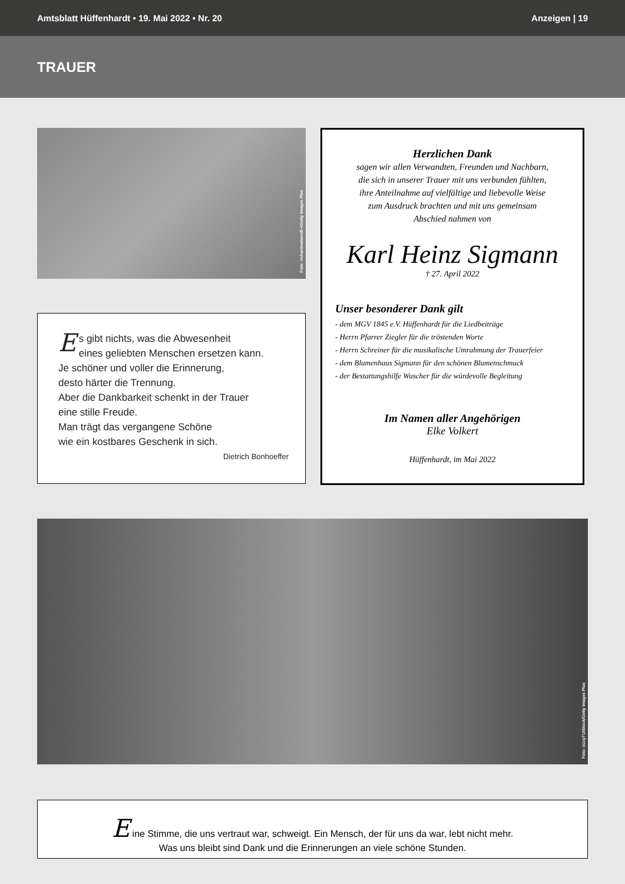Amtsblatt Hüffenhardt • 19. Mai 2022 • Nr. 20 Anzeigen | 19
TRAUER
Foto: richardwatson/E+/Getty Images Plus
Es gibt nichts, was die Abwesenheit
eines geliebten Menschen ersetzen kann.
Je schöner und voller die Erinnerung,
desto härter die Trennung.
Aber die Dankbarkeit schenkt in der Trauer
eine stille Freude.
Man trägt das vergangene Schöne
wie ein kostbares Geschenk in sich.
Dietrich Bonhoeffer
Herzlichen Dank
sagen wir allen Verwandten, Freunden und Nachbarn,
die sich in unserer Trauer mit uns verbunden fühlten,
ihre Anteilnahme auf vielfältige und liebevolle Weise
zum Ausdruck brachten und mit uns gemeinsam
Abschied nahmen von
Karl Heinz Sigmann
† 27. April 2022
Unser besonderer Dank gilt
- dem MGV 1845 e.V. Hüffenhardt für die Liedbeiträge
- Herrn Pfarrer Ziegler für die tröstenden Worte
- Herrn Schreiner für die musikalische Umrahmung der Trauerfeier
- dem Blumenhaus Sigmann für den schönen Blumenschmuck
- der Bestattungshilfe Wuscher für die würdevolle Begleitung
Im Namen aller Angehörigen
Elke Volkert
Hüffenhardt, im Mai 2022
Foto: izzzy71/iStock/Getty Images Plus
Eine Stimme, die uns vertraut war, schweigt. Ein Mensch, der für uns da war, lebt nicht mehr.
Was uns bleibt sind Dank und die Erinnerungen an viele schöne Stunden.